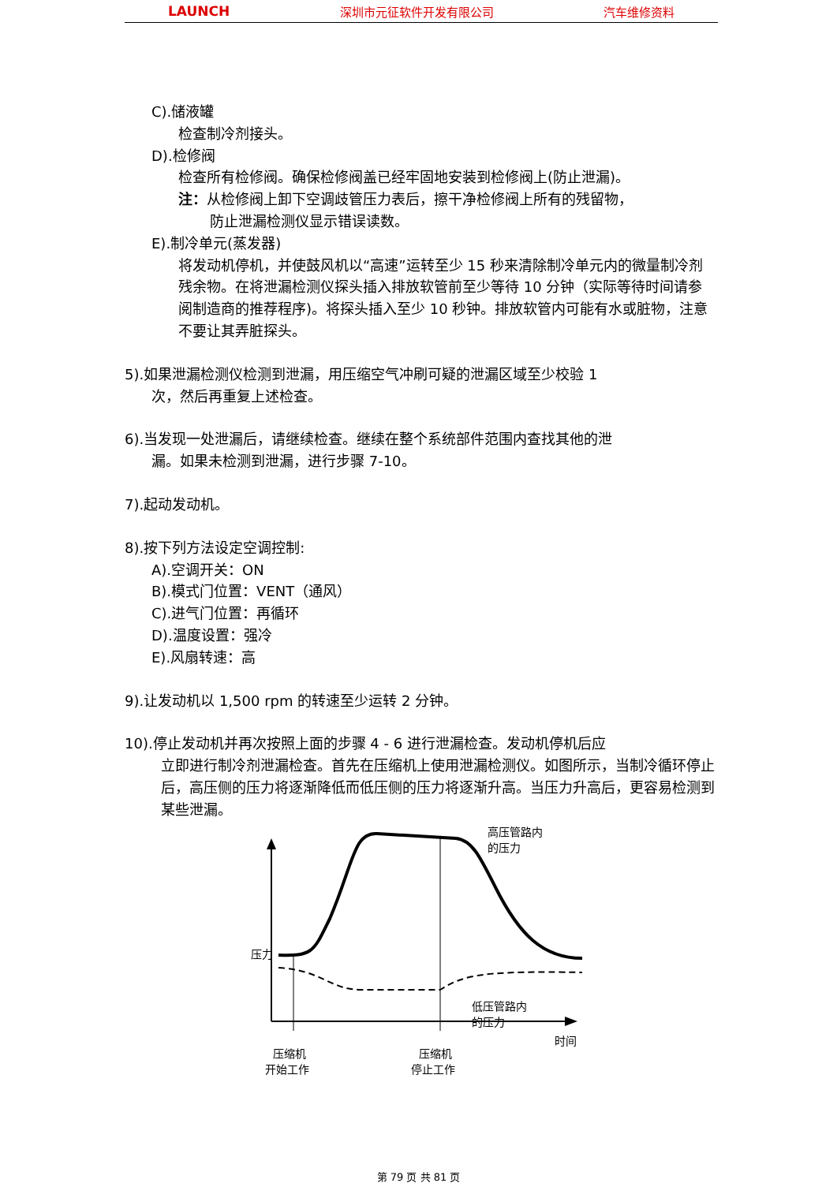LAUNCH 深圳市元征软件开发有限公司 汽车维修资料
C).储液罐
检查制冷剂接头。
D).检修阀
检查所有检修阀。确保检修阀盖已经牢固地安装到检修阀上(防止泄漏)。
注：从检修阀上卸下空调歧管压力表后，擦干净检修阀上所有的残留物，
防止泄漏检测仪显示错误读数。
E).制冷单元(蒸发器)
将发动机停机，并使鼓风机以“高速”运转至少 15 秒来清除制冷单元内的微量制冷剂残余物。在将泄漏检测仪探头插入排放软管前至少等待 10 分钟（实际等待时间请参阅制造商的推荐程序)。将探头插入至少 10 秒钟。排放软管内可能有水或脏物，注意不要让其弄脏探头。
5).如果泄漏检测仪检测到泄漏，用压缩空气冲刷可疑的泄漏区域至少校验 1
次，然后再重复上述检查。
6).当发现一处泄漏后，请继续检查。继续在整个系统部件范围内查找其他的泄
漏。如果未检测到泄漏，进行步骤 7-10。
7).起动发动机。
8).按下列方法设定空调控制:
A).空调开关：ON
B).模式门位置：VENT（通风）
C).进气门位置：再循环
D).温度设置：强冷
E).风扇转速：高
9).让发动机以 1,500 rpm 的转速至少运转 2 分钟。
10).停止发动机并再次按照上面的步骤 4 - 6 进行泄漏检查。发动机停机后应
立即进行制冷剂泄漏检查。首先在压缩机上使用泄漏检测仪。如图所示，当制冷循环停止后，高压侧的压力将逐渐降低而低压侧的压力将逐渐升高。当压力升高后，更容易检测到某些泄漏。
压力
高压管路内
的压力
低压管路内
的压力
时间
压缩机
开始工作
压缩机
停止工作
第 79 页 共 81 页